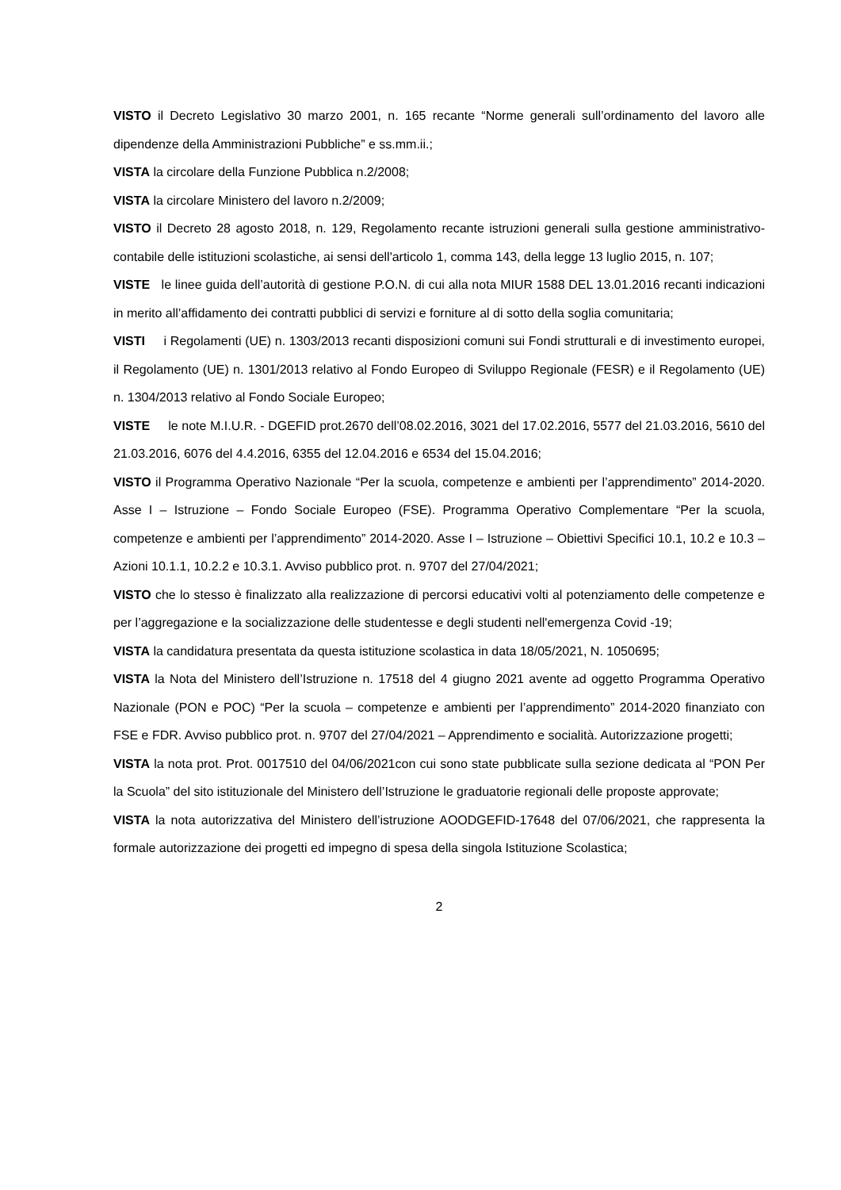VISTO il Decreto Legislativo 30 marzo 2001, n. 165 recante “Norme generali sull’ordinamento del lavoro alle dipendenze della Amministrazioni Pubbliche” e ss.mm.ii.;
VISTA la circolare della Funzione Pubblica n.2/2008;
VISTA la circolare Ministero del lavoro n.2/2009;
VISTO il Decreto 28 agosto 2018, n. 129, Regolamento recante istruzioni generali sulla gestione amministrativo-contabile delle istituzioni scolastiche, ai sensi dell'articolo 1, comma 143, della legge 13 luglio 2015, n. 107;
VISTE le linee guida dell’autorità di gestione P.O.N. di cui alla nota MIUR 1588 DEL 13.01.2016 recanti indicazioni in merito all’affidamento dei contratti pubblici di servizi e forniture al di sotto della soglia comunitaria;
VISTI i Regolamenti (UE) n. 1303/2013 recanti disposizioni comuni sui Fondi strutturali e di investimento europei, il Regolamento (UE) n. 1301/2013 relativo al Fondo Europeo di Sviluppo Regionale (FESR) e il Regolamento (UE) n. 1304/2013 relativo al Fondo Sociale Europeo;
VISTE le note M.I.U.R. - DGEFID prot.2670 dell’08.02.2016, 3021 del 17.02.2016, 5577 del 21.03.2016, 5610 del 21.03.2016, 6076 del 4.4.2016, 6355 del 12.04.2016 e 6534 del 15.04.2016;
VISTO il Programma Operativo Nazionale “Per la scuola, competenze e ambienti per l’apprendimento” 2014-2020. Asse I – Istruzione – Fondo Sociale Europeo (FSE). Programma Operativo Complementare “Per la scuola, competenze e ambienti per l’apprendimento” 2014-2020. Asse I – Istruzione – Obiettivi Specifici 10.1, 10.2 e 10.3 – Azioni 10.1.1, 10.2.2 e 10.3.1. Avviso pubblico prot. n. 9707 del 27/04/2021;
VISTO che lo stesso è finalizzato alla realizzazione di percorsi educativi volti al potenziamento delle competenze e per l’aggregazione e la socializzazione delle studentesse e degli studenti nell'emergenza Covid -19;
VISTA la candidatura presentata da questa istituzione scolastica in data 18/05/2021, N. 1050695;
VISTA la Nota del Ministero dell’Istruzione n. 17518 del 4 giugno 2021 avente ad oggetto Programma Operativo Nazionale (PON e POC) “Per la scuola – competenze e ambienti per l’apprendimento” 2014-2020 finanziato con FSE e FDR. Avviso pubblico prot. n. 9707 del 27/04/2021 – Apprendimento e socialità. Autorizzazione progetti;
VISTA la nota prot. Prot. 0017510 del 04/06/2021con cui sono state pubblicate sulla sezione dedicata al “PON Per la Scuola” del sito istituzionale del Ministero dell’Istruzione le graduatorie regionali delle proposte approvate;
VISTA la nota autorizzativa del Ministero dell’istruzione AOODGEFID-17648 del 07/06/2021, che rappresenta la formale autorizzazione dei progetti ed impegno di spesa della singola Istituzione Scolastica;
2